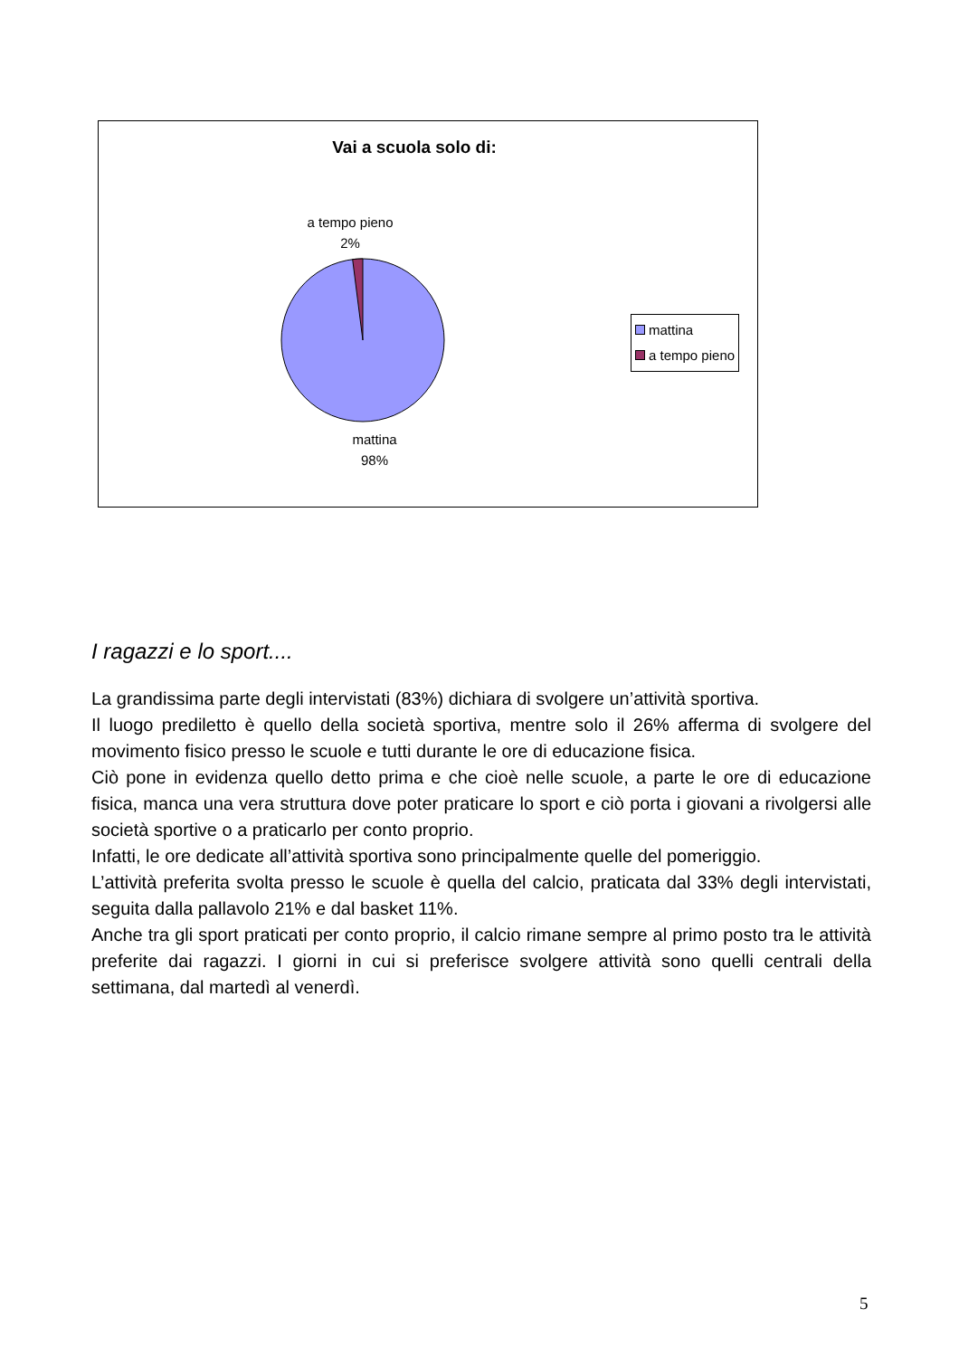Vai a scuola solo di:
a tempo pieno
2%
mattina
98%
mattina
a tempo pieno
I ragazzi e lo sport....
La grandissima parte degli intervistati (83%) dichiara di svolgere un’attività sportiva.
Il luogo prediletto è quello della società sportiva, mentre solo il 26% afferma di svolgere del movimento fisico presso le scuole e tutti durante le ore di educazione fisica.
Ciò pone in evidenza quello detto prima e che cioè nelle scuole, a parte le ore di educazione fisica, manca una vera struttura dove poter praticare lo sport e ciò porta i giovani a rivolgersi alle società sportive o a praticarlo per conto proprio.
Infatti, le ore dedicate all’attività sportiva sono principalmente quelle del pomeriggio.
L’attività preferita svolta presso le scuole è quella del calcio, praticata dal 33% degli intervistati, seguita dalla pallavolo 21% e dal basket 11%.
Anche tra gli sport praticati per conto proprio, il calcio rimane sempre al primo posto tra le attività preferite dai ragazzi. I giorni in cui si preferisce svolgere attività sono quelli centrali della settimana, dal martedì al venerdì.
5